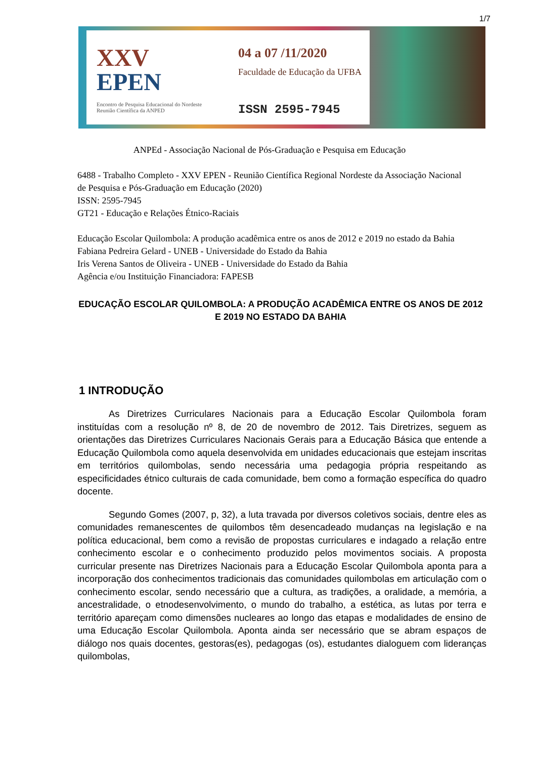1/7
XXV
EPEN
Encontro de Pesquisa Educacional do Nordeste
Reunião Científica da ANPED
04 a 07 /11/2020
Faculdade de Educação da UFBA
ISSN 2595-7945
ANPEd - Associação Nacional de Pós-Graduação e Pesquisa em Educação
6488 - Trabalho Completo - XXV EPEN - Reunião Científica Regional Nordeste da Associação Nacional de Pesquisa e Pós-Graduação em Educação (2020)
ISSN: 2595-7945
GT21 - Educação e Relações Étnico-Raciais
Educação Escolar Quilombola: A produção acadêmica entre os anos de 2012 e 2019 no estado da Bahia
Fabiana Pedreira Gelard - UNEB - Universidade do Estado da Bahia
Iris Verena Santos de Oliveira - UNEB - Universidade do Estado da Bahia
Agência e/ou Instituição Financiadora: FAPESB
EDUCAÇÃO ESCOLAR QUILOMBOLA: A PRODUÇÃO ACADÊMICA ENTRE OS ANOS DE 2012 E 2019 NO ESTADO DA BAHIA
1 INTRODUÇÃO
As Diretrizes Curriculares Nacionais para a Educação Escolar Quilombola foram instituídas com a resolução nº 8, de 20 de novembro de 2012. Tais Diretrizes, seguem as orientações das Diretrizes Curriculares Nacionais Gerais para a Educação Básica que entende a Educação Quilombola como aquela desenvolvida em unidades educacionais que estejam inscritas em territórios quilombolas, sendo necessária uma pedagogia própria respeitando as especificidades étnico culturais de cada comunidade, bem como a formação específica do quadro docente.
Segundo Gomes (2007, p, 32), a luta travada por diversos coletivos sociais, dentre eles as comunidades remanescentes de quilombos têm desencadeado mudanças na legislação e na política educacional, bem como a revisão de propostas curriculares e indagado a relação entre conhecimento escolar e o conhecimento produzido pelos movimentos sociais. A proposta curricular presente nas Diretrizes Nacionais para a Educação Escolar Quilombola aponta para a incorporação dos conhecimentos tradicionais das comunidades quilombolas em articulação com o conhecimento escolar, sendo necessário que a cultura, as tradições, a oralidade, a memória, a ancestralidade, o etnodesenvolvimento, o mundo do trabalho, a estética, as lutas por terra e território apareçam como dimensões nucleares ao longo das etapas e modalidades de ensino de uma Educação Escolar Quilombola. Aponta ainda ser necessário que se abram espaços de diálogo nos quais docentes, gestoras(es), pedagogas (os), estudantes dialoguem com lideranças quilombolas,